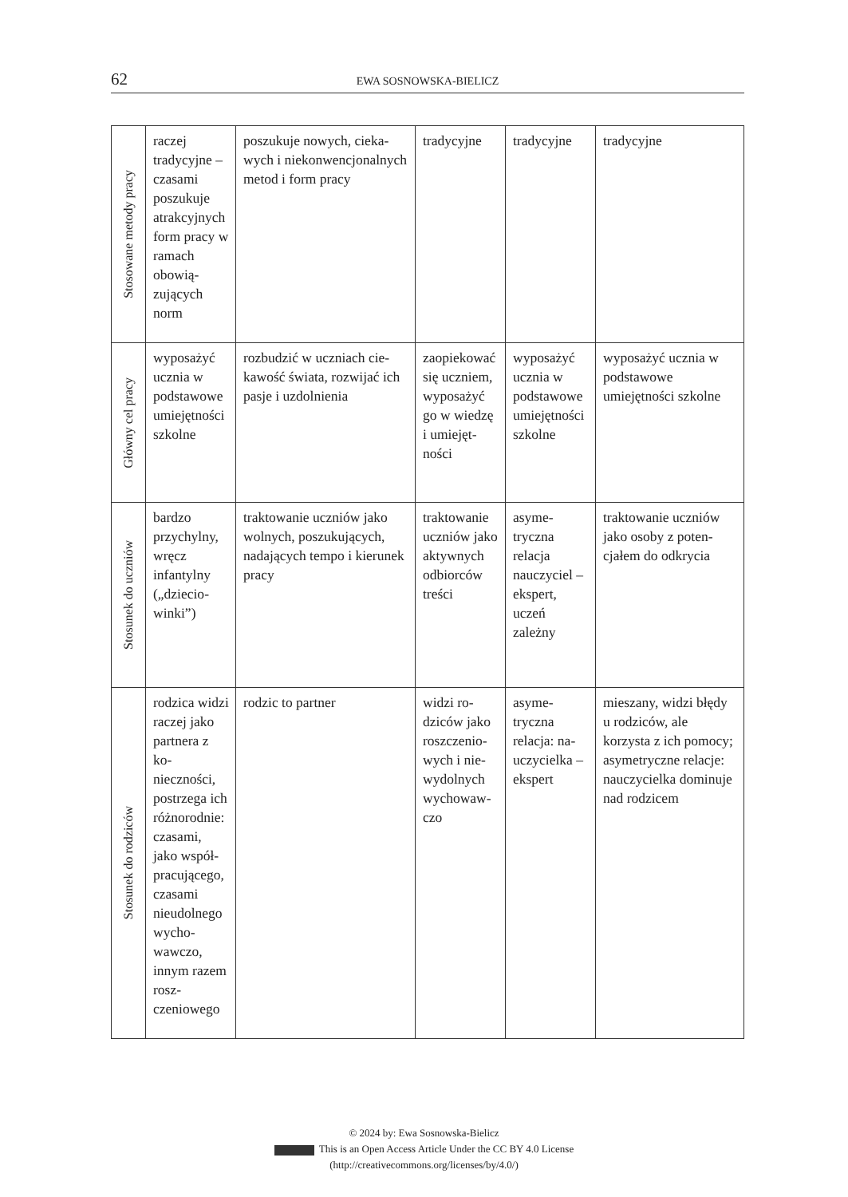62 EWA SOSNOWSKA-BIELICZ
| Stosowane metody pracy | raczej tradycyjne – czasami poszukuje atrakcyj­nych form pracy w ramach obowią­zujących norm | poszukuje nowych, cieka­wych i niekonwencjonal­nych metod i form pracy | tradycyjne | tradycyjne | tradycyjne |
| Główny cel pracy | wyposażyć ucznia w pod­stawowe umiejętno­ści szkolne | rozbudzić w uczniach cie­kawość świata, rozwijać ich pasje i uzdolnienia | zaopie­kować się uczniem, wypo­sażyć go w wiedzę i umiejęt­ności | wyposażyć ucznia w pod­stawowe umiejętno­ści szkolne | wyposażyć ucznia w podstawowe umiejętności szkolne |
| Stosunek do uczniów | bardzo przychyl­ny, wręcz infantylny („dziecio­winki”) | traktowanie uczniów jako wolnych, poszukujących, nadających tempo i kie­runek pracy | traktowanie uczniów jako aktywnych odbiorców treści | asyme­tryczna relacja nauczyciel – ekspert, uczeń zależny | traktowanie uczniów jako osoby z poten­cjałem do odkrycia |
| Stosunek do rodziców | rodzica widzi raczej jako part­nera z ko­nieczności, postrzega ich róż­norodnie: czasami, jako współ­pracujące­go, czasami nieudolne­go wycho­wawczo, innym razem rosz­czeniowego | rodzic to partner | widzi ro­dziców jako roszczenio­wych i nie­wydolnych wychowaw­czo | asyme­tryczna relacja: na­uczycielka – ekspert | mieszany, widzi błędy u rodziców, ale korzysta z ich pomocy; asymetryczne relacje: nauczyciel­ka dominuje nad rodzicem |
© 2024 by: Ewa Sosnowska-Bielicz
This is an Open Access Article Under the CC BY 4.0 License
(http://creativecommons.org/licenses/by/4.0/)